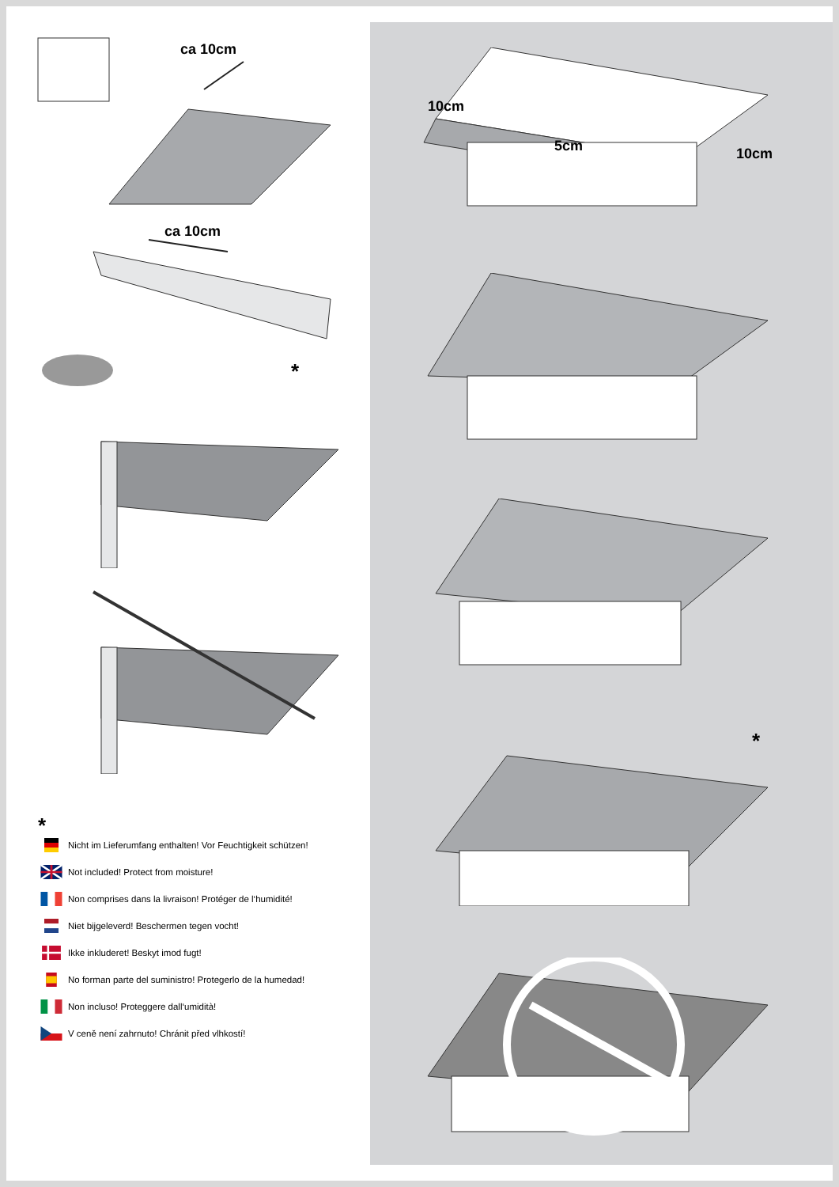ca 10cm
ca 10cm
*
*
Nicht im Lieferumfang enthalten! Vor Feuchtigkeit schützen!
Not included! Protect from moisture!
Non comprises dans la livraison! Protéger de l‘humidité!
Niet bijgeleverd! Beschermen tegen vocht!
Ikke inkluderet! Beskyt imod fugt!
No forman parte del suministro! Protegerlo de la humedad!
Non incluso! Proteggere dall‘umidità!
V ceně není zahrnuto! Chránit před vlhkostí!
10cm
5cm
10cm
*